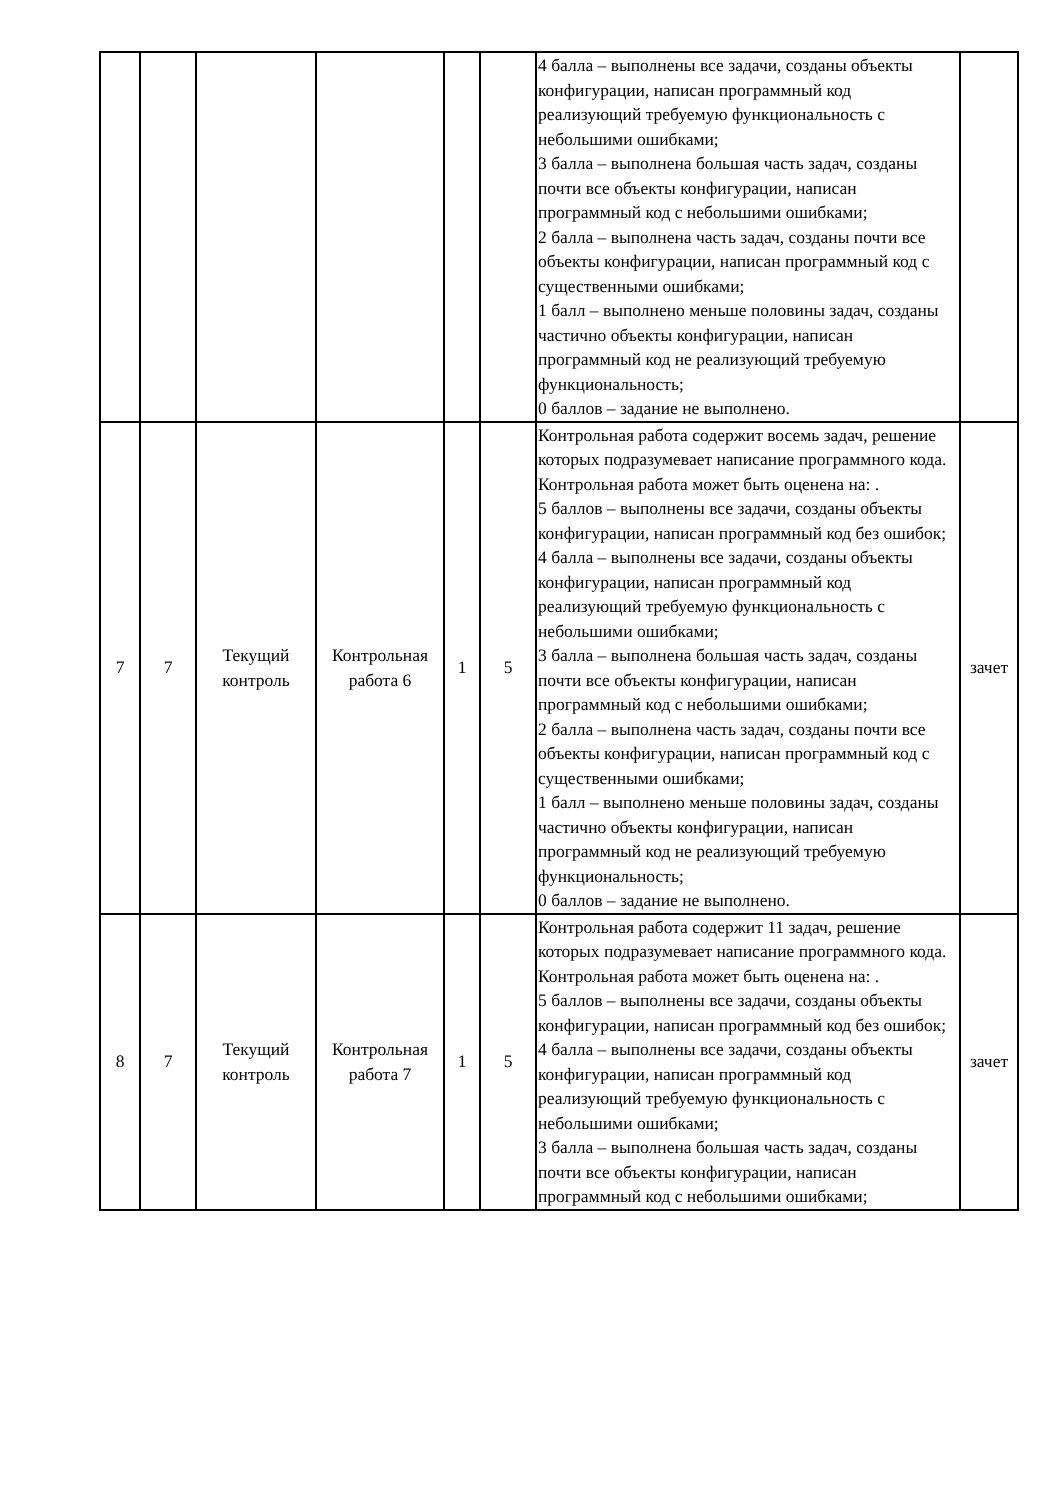| | | | | | | 4 балла – выполнены все задачи, созданы объекты конфигурации, написан программный код реализующий требуемую функциональность с небольшими ошибками; 3 балла – выполнена большая часть задач, созданы почти все объекты конфигурации, написан программный код с небольшими ошибками; 2 балла – выполнена часть задач, созданы почти все объекты конфигурации, написан программный код с существенными ошибками; 1 балл – выполнено меньше половины задач, созданы частично объекты конфигурации, написан программный код не реализующий требуемую функциональность; 0 баллов – задание не выполнено. | |
| 7 | 7 | Текущий контроль | Контрольная работа 6 | 1 | 5 | Контрольная работа содержит восемь задач, решение которых подразумевает написание программного кода. Контрольная работа может быть оценена на: . 5 баллов – выполнены все задачи, созданы объекты конфигурации, написан программный код без ошибок; 4 балла – выполнены все задачи, созданы объекты конфигурации, написан программный код реализующий требуемую функциональность с небольшими ошибками; 3 балла – выполнена большая часть задач, созданы почти все объекты конфигурации, написан программный код с небольшими ошибками; 2 балла – выполнена часть задач, созданы почти все объекты конфигурации, написан программный код с существенными ошибками; 1 балл – выполнено меньше половины задач, созданы частично объекты конфигурации, написан программный код не реализующий требуемую функциональность; 0 баллов – задание не выполнено. | зачет |
| 8 | 7 | Текущий контроль | Контрольная работа 7 | 1 | 5 | Контрольная работа содержит 11 задач, решение которых подразумевает написание программного кода. Контрольная работа может быть оценена на: . 5 баллов – выполнены все задачи, созданы объекты конфигурации, написан программный код без ошибок; 4 балла – выполнены все задачи, созданы объекты конфигурации, написан программный код реализующий требуемую функциональность с небольшими ошибками; 3 балла – выполнена большая часть задач, созданы почти все объекты конфигурации, написан программный код с небольшими ошибками; | зачет |